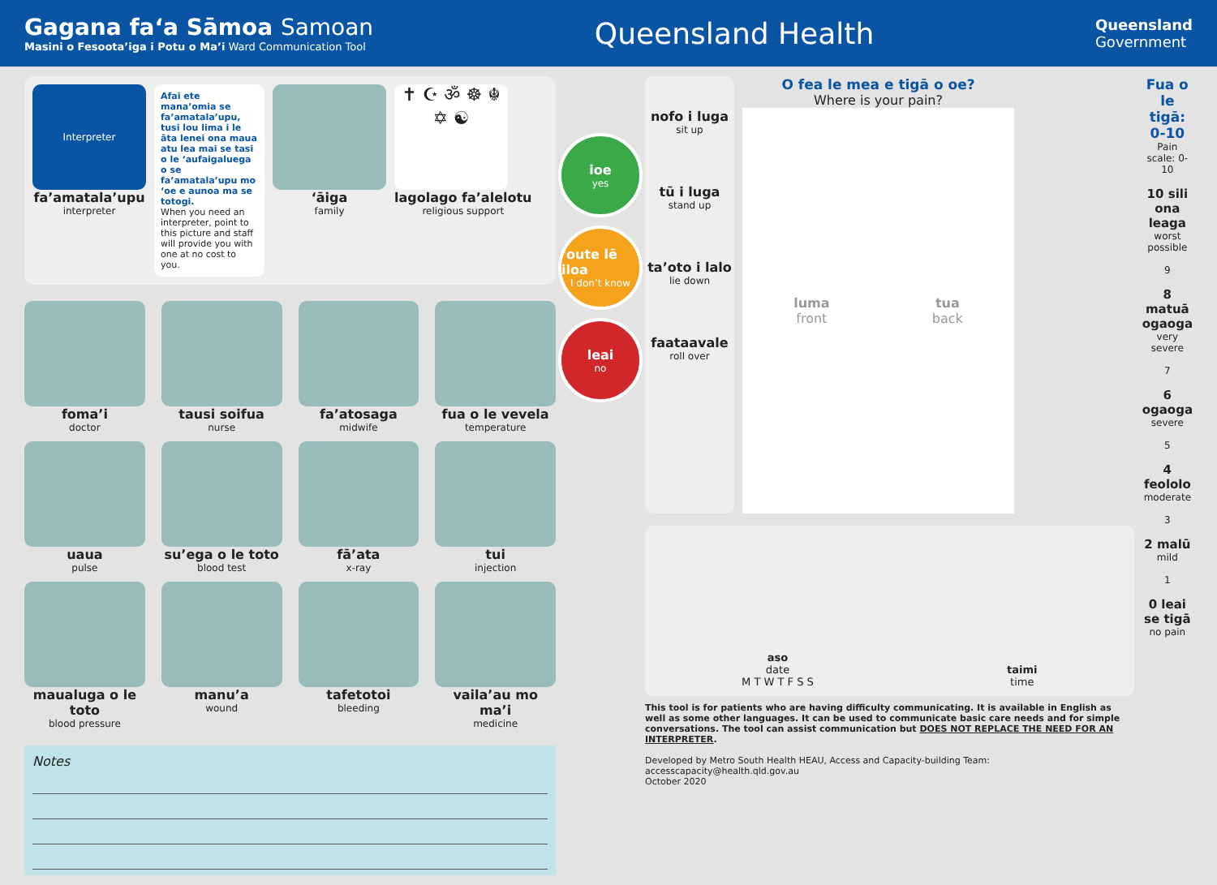Gagana fa‘a Sāmoa Samoan
Masini o Fesoota’iga i Potu o Ma’i Ward Communication Tool
Queensland Health
Queensland
Government
Interpreter
fa’amatala’upu
interpreter
Afai ete mana’omia se fa’amatala’upu, tusi lou lima i le āta lenei ona maua atu lea mai se tasi o le ‘aufaigaluega o se fa’amatala’upu mo ‘oe e aunoa ma se totogi.
When you need an interpreter, point to this picture and staff will provide you with one at no cost to you.
‘āiga
family
✝ ☪ ॐ ☸ ☬ ✡ ☯
lagolago fa’alelotu
religious support
foma’i
doctor
tausi soifua
nurse
fa’atosaga
midwife
fua o le vevela
temperature
uaua
pulse
su’ega o le toto
blood test
fā’ata
x-ray
tui
injection
maualuga o le toto
blood pressure
manu’a
wound
tafetotoi
bleeding
vaila’au mo ma’i
medicine
Notes
ioe
yes
‘oute lē iloa
I don’t know
leai
no
nofo i luga
sit up
tū i luga
stand up
ta’oto i lalo
lie down
faataavale
roll over
O fea le mea e tigā o oe?
Where is your pain?
luma
front tua
back
aso
date
M T W T F S S taimi
time
This tool is for patients who are having difficulty communicating. It is available in English as well as some other languages. It can be used to communicate basic care needs and for simple conversations. The tool can assist communication but DOES NOT REPLACE THE NEED FOR AN INTERPRETER.
Developed by Metro South Health HEAU, Access and Capacity-building Team: accesscapacity@health.qld.gov.au
October 2020
Fua o le tigā: 0-10
Pain scale: 0-10
10 sili ona leaga
worst possible
9
8 matuā ogaoga
very severe
7
6 ogaoga
severe
5
4 feololo
moderate
3
2 malū
mild
1
0 leai se tigā
no pain